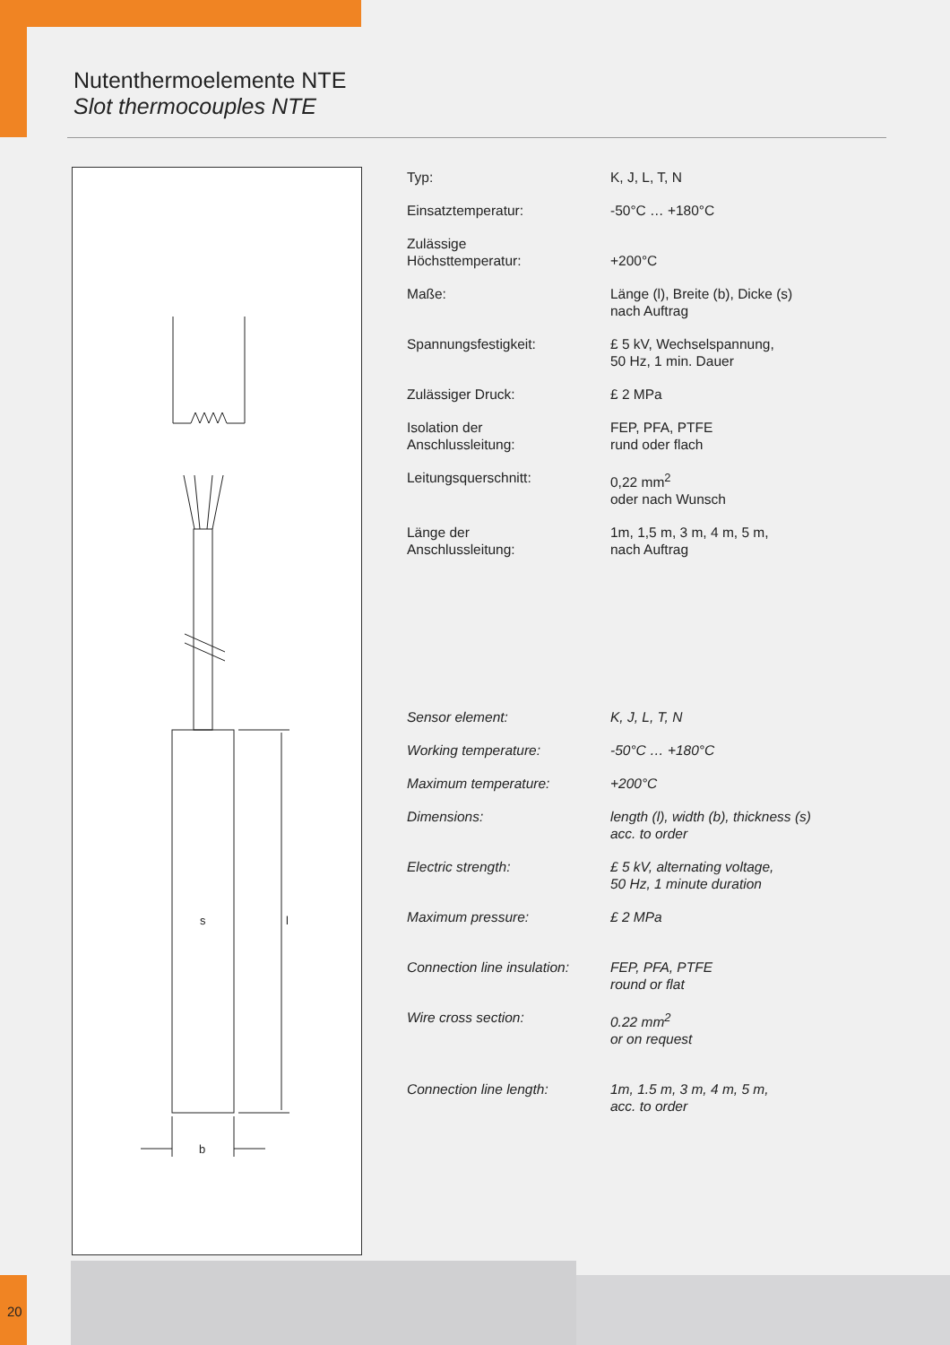Nutenthermoelemente NTE
Slot thermocouples NTE
s
l
b
| Typ: | K, J, L, T, N |
| Einsatztemperatur: | -50°C … +180°C |
| Zulässige Höchsttemperatur: | +200°C |
| Maße: | Länge (l), Breite (b), Dicke (s) nach Auftrag |
| Spannungsfestigkeit: | £ 5 kV, Wechselspannung, 50 Hz, 1 min. Dauer |
| Zulässiger Druck: | £ 2 MPa |
| Isolation der Anschlussleitung: | FEP, PFA, PTFE rund oder flach |
| Leitungsquerschnitt: | 0,22 mm<sup>2</sup> oder nach Wunsch |
| Länge der Anschlussleitung: | 1m, 1,5 m, 3 m, 4 m, 5 m, nach Auftrag |
| Sensor element: | K, J, L, T, N |
| Working temperature: | -50°C … +180°C |
| Maximum temperature: | +200°C |
| Dimensions: | length (l), width (b), thickness (s) acc. to order |
| Electric strength: | £ 5 kV, alternating voltage, 50 Hz, 1 minute duration |
| Maximum pressure: | £ 2 MPa |
| Connection line insulation: | FEP, PFA, PTFE round or flat |
| Wire cross section: | 0.22 mm<sup>2</sup> or on request |
| Connection line length: | 1m, 1.5 m, 3 m, 4 m, 5 m, acc. to order |
20